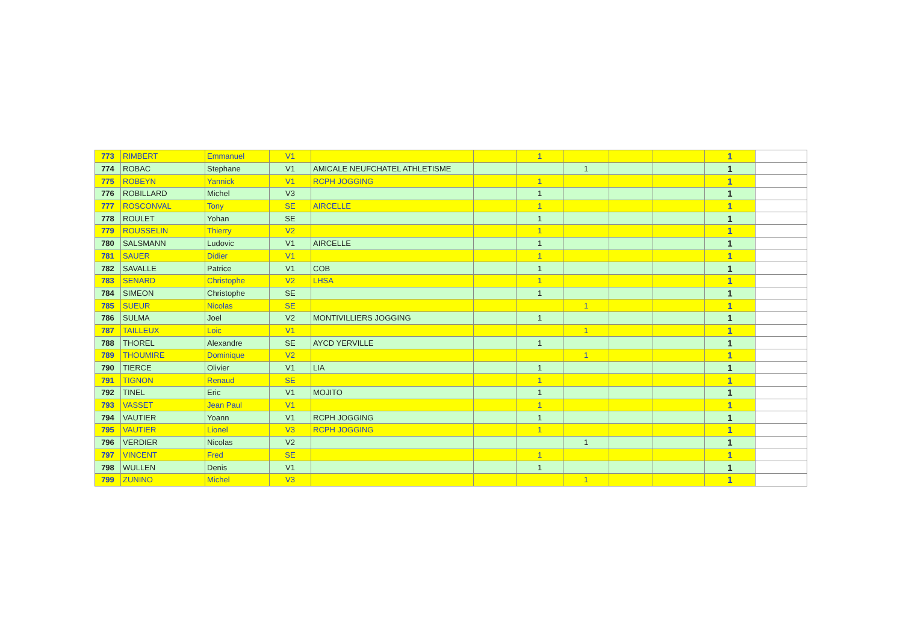| 773 | RIMBERT | Emmanuel | V1 | | | 1 | | | | 1 | |
| 774 | ROBAC | Stephane | V1 | AMICALE NEUFCHATEL ATHLETISME | | | 1 | | | 1 | |
| 775 | ROBEYN | Yannick | V1 | RCPH JOGGING | | 1 | | | | 1 | |
| 776 | ROBILLARD | Michel | V3 | | | 1 | | | | 1 | |
| 777 | ROSCONVAL | Tony | SE | AIRCELLE | | 1 | | | | 1 | |
| 778 | ROULET | Yohan | SE | | | 1 | | | | 1 | |
| 779 | ROUSSELIN | Thierry | V2 | | | 1 | | | | 1 | |
| 780 | SALSMANN | Ludovic | V1 | AIRCELLE | | 1 | | | | 1 | |
| 781 | SAUER | Didier | V1 | | | 1 | | | | 1 | |
| 782 | SAVALLE | Patrice | V1 | COB | | 1 | | | | 1 | |
| 783 | SENARD | Christophe | V2 | LHSA | | 1 | | | | 1 | |
| 784 | SIMEON | Christophe | SE | | | 1 | | | | 1 | |
| 785 | SUEUR | Nicolas | SE | | | | 1 | | | 1 | |
| 786 | SULMA | Joel | V2 | MONTIVILLIERS JOGGING | | 1 | | | | 1 | |
| 787 | TAILLEUX | Loic | V1 | | | | 1 | | | 1 | |
| 788 | THOREL | Alexandre | SE | AYCD YERVILLE | | 1 | | | | 1 | |
| 789 | THOUMIRE | Dominique | V2 | | | | 1 | | | 1 | |
| 790 | TIERCE | Olivier | V1 | LIA | | 1 | | | | 1 | |
| 791 | TIGNON | Renaud | SE | | | 1 | | | | 1 | |
| 792 | TINEL | Eric | V1 | MOJITO | | 1 | | | | 1 | |
| 793 | VASSET | Jean Paul | V1 | | | 1 | | | | 1 | |
| 794 | VAUTIER | Yoann | V1 | RCPH JOGGING | | 1 | | | | 1 | |
| 795 | VAUTIER | Lionel | V3 | RCPH JOGGING | | 1 | | | | 1 | |
| 796 | VERDIER | Nicolas | V2 | | | | 1 | | | 1 | |
| 797 | VINCENT | Fred | SE | | | 1 | | | | 1 | |
| 798 | WULLEN | Denis | V1 | | | 1 | | | | 1 | |
| 799 | ZUNINO | Michel | V3 | | | | 1 | | | 1 | |